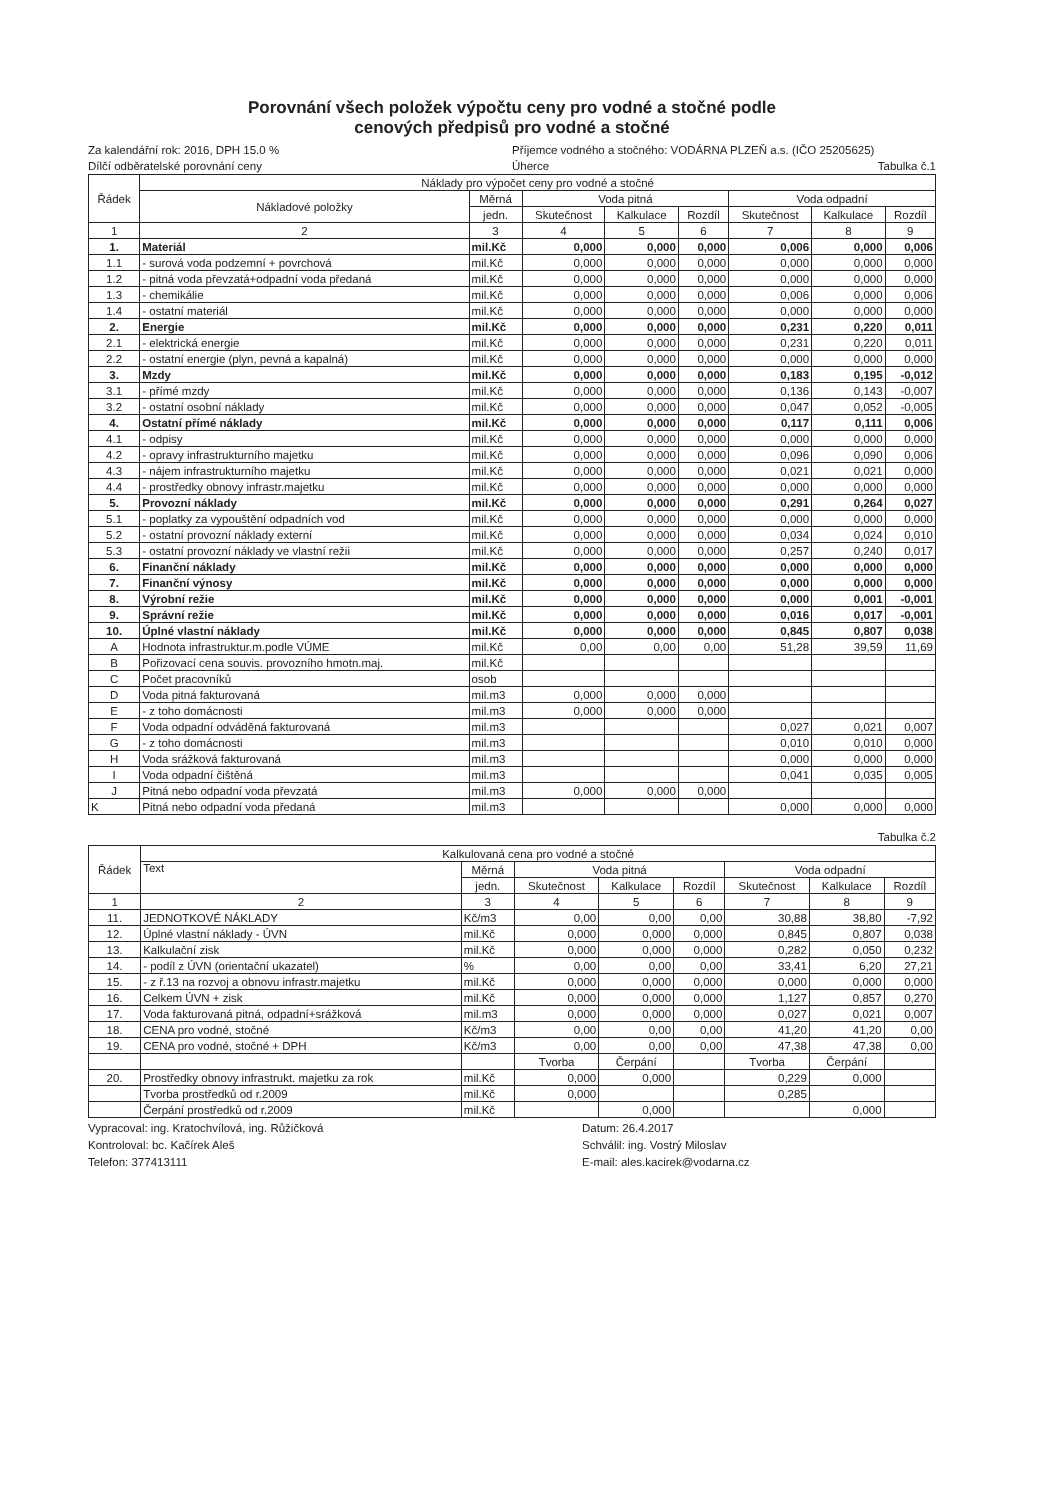Porovnání všech položek výpočtu ceny pro vodné a stočné podle
cenových předpisů pro vodné a stočné
Za kalendářní rok: 2016, DPH 15.0 %
Dílčí odběratelské porovnání ceny
Příjemce vodného a stočného: VODÁRNA PLZEŇ a.s. (IČO 25205625)
Úherce Tabulka č.1
| Řádek | Náklady pro výpočet ceny pro vodné a stočné | | | | | | | |
| --- | --- | --- | --- | --- | --- | --- | --- | --- |
| | Nákladové položky | Měrná | Voda pitná | | | Voda odpadní | | |
| | | jedn. | Skutečnost | Kalkulace | Rozdíl | Skutečnost | Kalkulace | Rozdíl |
| 1 | 2 | 3 | 4 | 5 | 6 | 7 | 8 | 9 |
| 1. | Materiál | mil.Kč | 0,000 | 0,000 | 0,000 | 0,006 | 0,000 | 0,006 |
| 1.1 | - surová voda podzemní + povrchová | mil.Kč | 0,000 | 0,000 | 0,000 | 0,000 | 0,000 | 0,000 |
| 1.2 | - pitná voda převzatá+odpadní voda předaná | mil.Kč | 0,000 | 0,000 | 0,000 | 0,000 | 0,000 | 0,000 |
| 1.3 | - chemikálie | mil.Kč | 0,000 | 0,000 | 0,000 | 0,006 | 0,000 | 0,006 |
| 1.4 | - ostatní materiál | mil.Kč | 0,000 | 0,000 | 0,000 | 0,000 | 0,000 | 0,000 |
| 2. | Energie | mil.Kč | 0,000 | 0,000 | 0,000 | 0,231 | 0,220 | 0,011 |
| 2.1 | - elektrická energie | mil.Kč | 0,000 | 0,000 | 0,000 | 0,231 | 0,220 | 0,011 |
| 2.2 | - ostatní energie (plyn, pevná a kapalná) | mil.Kč | 0,000 | 0,000 | 0,000 | 0,000 | 0,000 | 0,000 |
| 3. | Mzdy | mil.Kč | 0,000 | 0,000 | 0,000 | 0,183 | 0,195 | -0,012 |
| 3.1 | - přímé mzdy | mil.Kč | 0,000 | 0,000 | 0,000 | 0,136 | 0,143 | -0,007 |
| 3.2 | - ostatní osobní náklady | mil.Kč | 0,000 | 0,000 | 0,000 | 0,047 | 0,052 | -0,005 |
| 4. | Ostatní přímé náklady | mil.Kč | 0,000 | 0,000 | 0,000 | 0,117 | 0,111 | 0,006 |
| 4.1 | - odpisy | mil.Kč | 0,000 | 0,000 | 0,000 | 0,000 | 0,000 | 0,000 |
| 4.2 | - opravy infrastrukturního majetku | mil.Kč | 0,000 | 0,000 | 0,000 | 0,096 | 0,090 | 0,006 |
| 4.3 | - nájem infrastrukturního majetku | mil.Kč | 0,000 | 0,000 | 0,000 | 0,021 | 0,021 | 0,000 |
| 4.4 | - prostředky obnovy infrastr.majetku | mil.Kč | 0,000 | 0,000 | 0,000 | 0,000 | 0,000 | 0,000 |
| 5. | Provozní náklady | mil.Kč | 0,000 | 0,000 | 0,000 | 0,291 | 0,264 | 0,027 |
| 5.1 | - poplatky za vypouštění odpadních vod | mil.Kč | 0,000 | 0,000 | 0,000 | 0,000 | 0,000 | 0,000 |
| 5.2 | - ostatní provozní náklady externí | mil.Kč | 0,000 | 0,000 | 0,000 | 0,034 | 0,024 | 0,010 |
| 5.3 | - ostatní provozní náklady ve vlastní režii | mil.Kč | 0,000 | 0,000 | 0,000 | 0,257 | 0,240 | 0,017 |
| 6. | Finanční náklady | mil.Kč | 0,000 | 0,000 | 0,000 | 0,000 | 0,000 | 0,000 |
| 7. | Finanční výnosy | mil.Kč | 0,000 | 0,000 | 0,000 | 0,000 | 0,000 | 0,000 |
| 8. | Výrobní režie | mil.Kč | 0,000 | 0,000 | 0,000 | 0,000 | 0,001 | -0,001 |
| 9. | Správní režie | mil.Kč | 0,000 | 0,000 | 0,000 | 0,016 | 0,017 | -0,001 |
| 10. | Úplné vlastní náklady | mil.Kč | 0,000 | 0,000 | 0,000 | 0,845 | 0,807 | 0,038 |
| A | Hodnota infrastruktur.m.podle VÚME | mil.Kč | 0,00 | 0,00 | 0,00 | 51,28 | 39,59 | 11,69 |
| B | Pořizovací cena souvis. provozního hmotn.maj. | mil.Kč | | | | | | |
| C | Počet pracovníků | osob | | | | | | |
| D | Voda pitná fakturovaná | mil.m3 | 0,000 | 0,000 | 0,000 | | | |
| E | - z toho domácnosti | mil.m3 | 0,000 | 0,000 | 0,000 | | | |
| F | Voda odpadní odváděná fakturovaná | mil.m3 | | | | 0,027 | 0,021 | 0,007 |
| G | - z toho domácnosti | mil.m3 | | | | 0,010 | 0,010 | 0,000 |
| H | Voda srážková fakturovaná | mil.m3 | | | | 0,000 | 0,000 | 0,000 |
| I | Voda odpadní čištěná | mil.m3 | | | | 0,041 | 0,035 | 0,005 |
| J | Pitná nebo odpadní voda převzatá | mil.m3 | 0,000 | 0,000 | 0,000 | | | |
| K | Pitná nebo odpadní voda předaná | mil.m3 | | | | 0,000 | 0,000 | 0,000 |
Tabulka č.2
| Řádek | Kalkulovaná cena pro vodné a stočné | | | | | | | |
| --- | --- | --- | --- | --- | --- | --- | --- | --- |
| | Text | Měrná | Voda pitná | | | Voda odpadní | | |
| | | jedn. | Skutečnost | Kalkulace | Rozdíl | Skutečnost | Kalkulace | Rozdíl |
| 1 | 2 | 3 | 4 | 5 | 6 | 7 | 8 | 9 |
| 11. | JEDNOTKOVÉ NÁKLADY | Kč/m3 | 0,00 | 0,00 | 0,00 | 30,88 | 38,80 | -7,92 |
| 12. | Úplné vlastní náklady - ÚVN | mil.Kč | 0,000 | 0,000 | 0,000 | 0,845 | 0,807 | 0,038 |
| 13. | Kalkulační zisk | mil.Kč | 0,000 | 0,000 | 0,000 | 0,282 | 0,050 | 0,232 |
| 14. | - podíl z ÚVN (orientační ukazatel) | % | 0,00 | 0,00 | 0,00 | 33,41 | 6,20 | 27,21 |
| 15. | - z ř.13 na rozvoj a obnovu infrastr.majetku | mil.Kč | 0,000 | 0,000 | 0,000 | 0,000 | 0,000 | 0,000 |
| 16. | Celkem ÚVN + zisk | mil.Kč | 0,000 | 0,000 | 0,000 | 1,127 | 0,857 | 0,270 |
| 17. | Voda fakturovaná pitná, odpadní+srážková | mil.m3 | 0,000 | 0,000 | 0,000 | 0,027 | 0,021 | 0,007 |
| 18. | CENA pro vodné, stočné | Kč/m3 | 0,00 | 0,00 | 0,00 | 41,20 | 41,20 | 0,00 |
| 19. | CENA pro vodné, stočné + DPH | Kč/m3 | 0,00 | 0,00 | 0,00 | 47,38 | 47,38 | 0,00 |
| | | | Tvorba | Čerpání | | Tvorba | Čerpání | |
| 20. | Prostředky obnovy infrastrukt. majetku za rok | mil.Kč | 0,000 | 0,000 | | 0,229 | 0,000 | |
| | Tvorba prostředků od r.2009 | mil.Kč | 0,000 | | | 0,285 | | |
| | Čerpání prostředků od r.2009 | mil.Kč | | 0,000 | | | 0,000 | |
Vypracoval: ing. Kratochvílová, ing. Růžičková
Kontroloval: bc. Kačírek Aleš
Telefon: 377413111
Datum: 26.4.2017
Schválil: ing. Vostrý Miloslav
E-mail: ales.kacirek@vodarna.cz